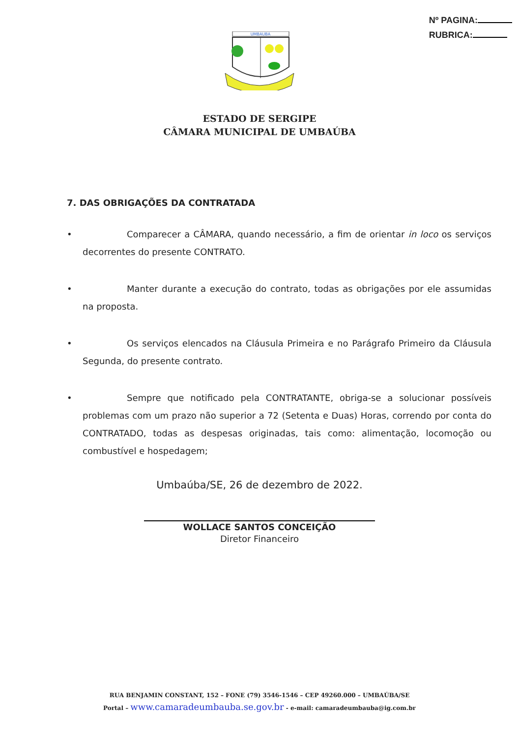Nº PAGINA:
RUBRICA:
UMBAUBA
ESTADO DE SERGIPE
CÂMARA MUNICIPAL DE UMBAÚBA
7. DAS OBRIGAÇÕES DA CONTRATADA
• Comparecer a CÂMARA, quando necessário, a fim de orientar in loco os serviços decorrentes do presente CONTRATO.
• Manter durante a execução do contrato, todas as obrigações por ele assumidas na proposta.
• Os serviços elencados na Cláusula Primeira e no Parágrafo Primeiro da Cláusula Segunda, do presente contrato.
• Sempre que notificado pela CONTRATANTE, obriga-se a solucionar possíveis problemas com um prazo não superior a 72 (Setenta e Duas) Horas, correndo por conta do CONTRATADO, todas as despesas originadas, tais como: alimentação, locomoção ou combustível e hospedagem;
Umbaúba/SE, 26 de dezembro de 2022.
WOLLACE SANTOS CONCEIÇÃO
Diretor Financeiro
RUA BENJAMIN CONSTANT, 152 – FONE (79) 3546-1546 – CEP 49260.000 – UMBAÚBA/SE
Portal – www.camaradeumbauba.se.gov.br - e-mail: camaradeumbauba@ig.com.br